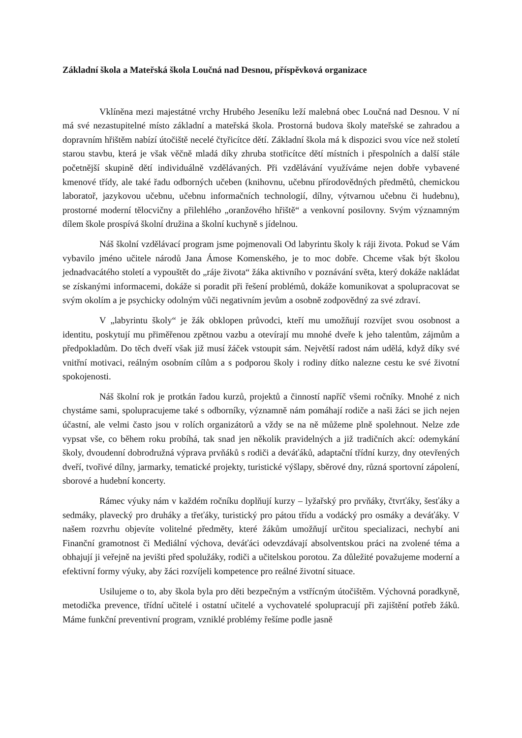Základní škola a Mateřská škola Loučná nad Desnou, příspěvková organizace
Vklíněna mezi majestátné vrchy Hrubého Jeseníku leží malebná obec Loučná nad Desnou. V ní má své nezastupitelné místo základní a mateřská škola. Prostorná budova školy mateřské se zahradou a dopravním hřištěm nabízí útočiště necelé čtyřicítce dětí. Základní škola má k dispozici svou více než století starou stavbu, která je však věčně mladá díky zhruba stotřicítce dětí místních i přespolních a další stále početnější skupině dětí individuálně vzdělávaných. Při vzdělávání využíváme nejen dobře vybavené kmenové třídy, ale také řadu odborných učeben (knihovnu, učebnu přírodovědných předmětů, chemickou laboratoř, jazykovou učebnu, učebnu informačních technologií, dílny, výtvarnou učebnu či hudebnu), prostorné moderní tělocvičny a přilehlého „oranžového hřiště“ a venkovní posilovny. Svým významným dílem škole prospívá školní družina a školní kuchyně s jídelnou.
Náš školní vzdělávací program jsme pojmenovali Od labyrintu školy k ráji života. Pokud se Vám vybavilo jméno učitele národů Jana Ámose Komenského, je to moc dobře. Chceme však být školou jednadvacátého století a vypouštět do „ráje života“ žáka aktivního v poznávání světa, který dokáže nakládat se získanými informacemi, dokáže si poradit při řešení problémů, dokáže komunikovat a spolupracovat se svým okolím a je psychicky odolným vůči negativním jevům a osobně zodpovědný za své zdraví.
V „labyrintu školy“ je žák obklopen průvodci, kteří mu umožňují rozvíjet svou osobnost a identitu, poskytují mu přiměřenou zpětnou vazbu a otevírají mu mnohé dveře k jeho talentům, zájmům a předpokladům. Do těch dveří však již musí žáček vstoupit sám. Největší radost nám udělá, když díky své vnitřní motivaci, reálným osobním cílům a s podporou školy i rodiny dítko nalezne cestu ke své životní spokojenosti.
Náš školní rok je protkán řadou kurzů, projektů a činností napříč všemi ročníky. Mnohé z nich chystáme sami, spolupracujeme také s odborníky, významně nám pomáhají rodiče a naši žáci se jich nejen účastní, ale velmi často jsou v rolích organizátorů a vždy se na ně můžeme plně spolehnout. Nelze zde vypsat vše, co během roku probíhá, tak snad jen několik pravidelných a již tradičních akcí: odemykání školy, dvoudenní dobrodružná výprava prvňáků s rodiči a deváťáků, adaptační třídní kurzy, dny otevřených dveří, tvořivé dílny, jarmarky, tematické projekty, turistické výšlapy, sběrové dny, různá sportovní zápolení, sborové a hudební koncerty.
Rámec výuky nám v každém ročníku doplňují kurzy – lyžařský pro prvňáky, čtvrťáky, šesťáky a sedmáky, plavecký pro druháky a třeťáky, turistický pro pátou třídu a vodácký pro osmáky a deváťáky. V našem rozvrhu objevíte volitelné předměty, které žákům umožňují určitou specializaci, nechybí ani Finanční gramotnost či Mediální výchova, deváťáci odevzdávají absolventskou práci na zvolené téma a obhajují ji veřejně na jevišti před spolužáky, rodiči a učitelskou porotou. Za důležité považujeme moderní a efektivní formy výuky, aby žáci rozvíjeli kompetence pro reálné životní situace.
Usilujeme o to, aby škola byla pro děti bezpečným a vstřícným útočištěm. Výchovná poradkyně, metodička prevence, třídní učitelé i ostatní učitelé a vychovatelé spolupracují při zajištění potřeb žáků. Máme funkční preventivní program, vzniklé problémy řešíme podle jasně